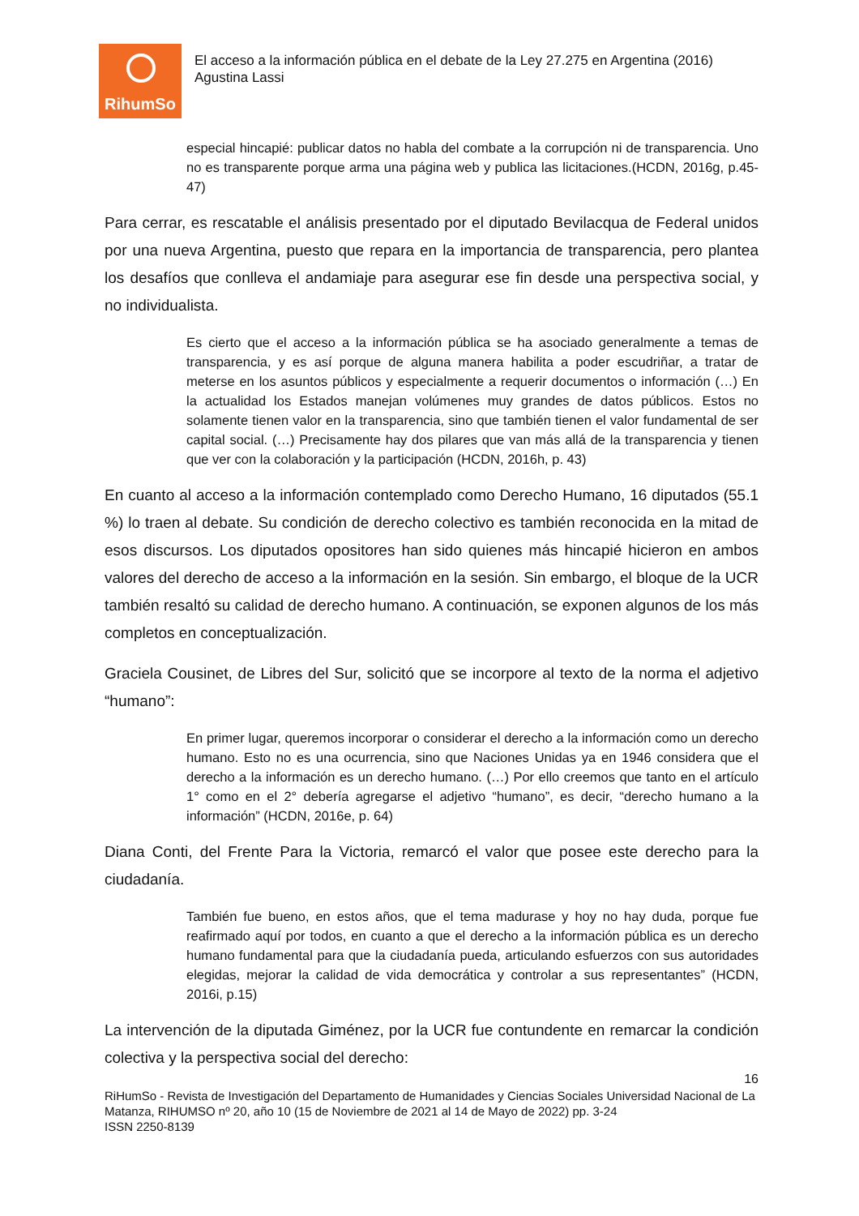RihumSo
El acceso a la información pública en el debate de la Ley 27.275 en Argentina (2016)
Agustina Lassi
especial hincapié: publicar datos no habla del combate a la corrupción ni de transparencia. Uno no es transparente porque arma una página web y publica las licitaciones.(HCDN, 2016g, p.45-47)
Para cerrar, es rescatable el análisis presentado por el diputado Bevilacqua de Federal unidos por una nueva Argentina, puesto que repara en la importancia de transparencia, pero plantea los desafíos que conlleva el andamiaje para asegurar ese fin desde una perspectiva social, y no individualista.
Es cierto que el acceso a la información pública se ha asociado generalmente a temas de transparencia, y es así porque de alguna manera habilita a poder escudriñar, a tratar de meterse en los asuntos públicos y especialmente a requerir documentos o información (…) En la actualidad los Estados manejan volúmenes muy grandes de datos públicos. Estos no solamente tienen valor en la transparencia, sino que también tienen el valor fundamental de ser capital social. (…) Precisamente hay dos pilares que van más allá de la transparencia y tienen que ver con la colaboración y la participación (HCDN, 2016h, p. 43)
En cuanto al acceso a la información contemplado como Derecho Humano, 16 diputados (55.1 %) lo traen al debate. Su condición de derecho colectivo es también reconocida en la mitad de esos discursos. Los diputados opositores han sido quienes más hincapié hicieron en ambos valores del derecho de acceso a la información en la sesión. Sin embargo, el bloque de la UCR también resaltó su calidad de derecho humano. A continuación, se exponen algunos de los más completos en conceptualización.
Graciela Cousinet, de Libres del Sur, solicitó que se incorpore al texto de la norma el adjetivo “humano”:
En primer lugar, queremos incorporar o considerar el derecho a la información como un derecho humano. Esto no es una ocurrencia, sino que Naciones Unidas ya en 1946 considera que el derecho a la información es un derecho humano. (…) Por ello creemos que tanto en el artículo 1° como en el 2° debería agregarse el adjetivo “humano”, es decir, “derecho humano a la información” (HCDN, 2016e, p. 64)
Diana Conti, del Frente Para la Victoria, remarcó el valor que posee este derecho para la ciudadanía.
También fue bueno, en estos años, que el tema madurase y hoy no hay duda, porque fue reafirmado aquí por todos, en cuanto a que el derecho a la información pública es un derecho humano fundamental para que la ciudadanía pueda, articulando esfuerzos con sus autoridades elegidas, mejorar la calidad de vida democrática y controlar a sus representantes” (HCDN, 2016i, p.15)
La intervención de la diputada Giménez, por la UCR fue contundente en remarcar la condición colectiva y la perspectiva social del derecho:
16
RiHumSo - Revista de Investigación del Departamento de Humanidades y Ciencias Sociales Universidad Nacional de La Matanza, RIHUMSO nº 20, año 10 (15 de Noviembre de 2021 al 14 de Mayo de 2022) pp. 3-24
ISSN 2250-8139